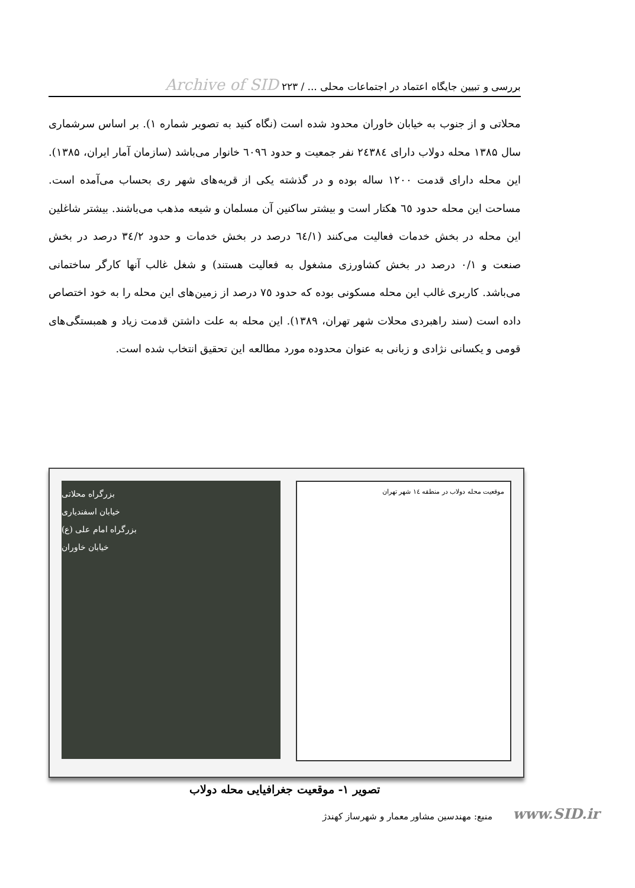بررسی و تبیین جایگاه اعتماد در اجتماعات محلی ... / ۲۲۳ Archive of SID
محلاتی و از جنوب به خیابان خاوران محدود شده است (نگاه کنید به تصویر شماره ۱). بر اساس سرشماری سال ۱۳۸۵ محله دولاب دارای ۲٤۳۸٤ نفر جمعیت و حدود ٦۰۹٦ خانوار می‌باشد (سازمان آمار ایران، ۱۳۸۵). این محله دارای قدمت ۱۲۰۰ ساله بوده و در گذشته یکی از قریه‌های شهر ری بحساب می‌آمده است. مساحت این محله حدود ٦٥ هکتار است و بیشتر ساکنین آن مسلمان و شیعه مذهب می‌باشند. بیشتر شاغلین این محله در بخش خدمات فعالیت می‌کنند (٦٤/۱ درصد در بخش خدمات و حدود ۳٤/۲ درصد در بخش صنعت و ۰/۱ درصد در بخش کشاورزی مشغول به فعالیت هستند) و شغل غالب آنها کارگر ساختمانی می‌باشد. کاربری غالب این محله مسکونی بوده که حدود ۷٥ درصد از زمین‌های این محله را به خود اختصاص داده است (سند راهبردی محلات شهر تهران، ۱۳۸۹). این محله به علت داشتن قدمت زیاد و همبستگی‌های قومی و یکسانی نژادی و زبانی به عنوان محدوده مورد مطالعه این تحقیق انتخاب شده است.
موقعیت محله دولاب در منطقه ۱٤ شهر تهران
بزرگراه محلاتی
خیابان اسفندیاری
بزرگراه امام علی (ع)
خیابان خاوران
تصویر ۱- موقعیت جغرافیایی محله دولاب
منبع: مهندسین مشاور معمار و شهرساز کهندژ www.SID.ir